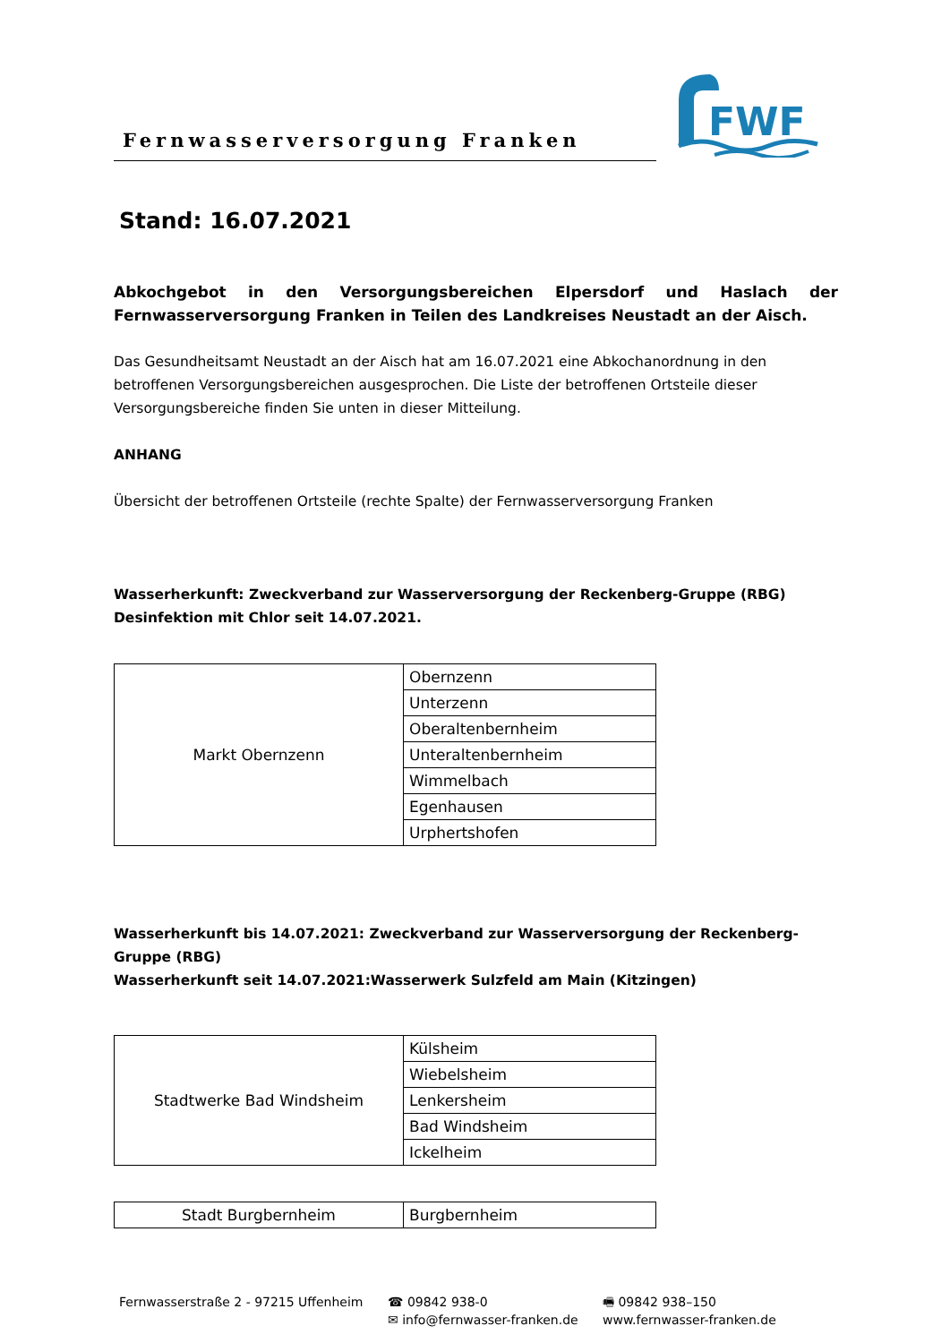Fernwasserversorgung Franken
FWF
Stand: 16.07.2021
Abkochgebot in den Versorgungsbereichen Elpersdorf und Haslach der Fernwasserversorgung Franken in Teilen des Landkreises Neustadt an der Aisch.
Das Gesundheitsamt Neustadt an der Aisch hat am 16.07.2021 eine Abkochanordnung in den betroffenen Versorgungsbereichen ausgesprochen. Die Liste der betroffenen Ortsteile dieser Versorgungsbereiche finden Sie unten in dieser Mitteilung.
ANHANG
Übersicht der betroffenen Ortsteile (rechte Spalte) der Fernwasserversorgung Franken
Wasserherkunft: Zweckverband zur Wasserversorgung der Reckenberg-Gruppe (RBG)
Desinfektion mit Chlor seit 14.07.2021.
| Markt Obernzenn | Obernzenn |
| | Unterzenn |
| | Oberaltenbernheim |
| | Unteraltenbernheim |
| | Wimmelbach |
| | Egenhausen |
| | Urphertshofen |
Wasserherkunft bis 14.07.2021: Zweckverband zur Wasserversorgung der Reckenberg-Gruppe (RBG)
Wasserherkunft seit 14.07.2021:Wasserwerk Sulzfeld am Main (Kitzingen)
| Stadtwerke Bad Windsheim | Külsheim |
| | Wiebelsheim |
| | Lenkersheim |
| | Bad Windsheim |
| | Ickelheim |
| Stadt Burgbernheim | Burgbernheim |
Fernwasserstraße 2 - 97215 Uffenheim
☎ 09842 938-0
✉ info@fernwasser-franken.de
🖷 09842 938–150
www.fernwasser-franken.de